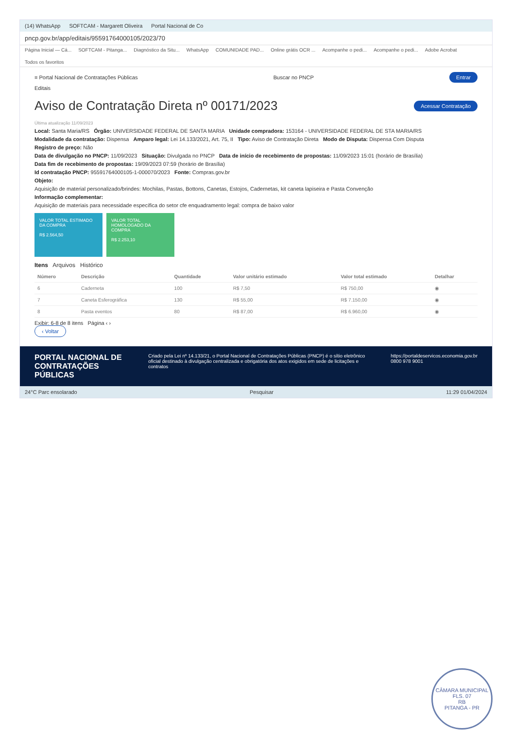(14) WhatsApp SOFTCAM - Margarett Oliveira Portal Nacional de Co
pncp.gov.br/app/editais/95591764000105/2023/70
Página Inicial — Cá... SOFTCAM - Pitanga... Diagnóstico da Situ... WhatsApp COMUNIDADE PAD... Online grátis OCR ... Acompanhe o pedi... Acompanhe o pedi... Adobe Acrobat Todos os favoritos
≡ Portal Nacional de Contratações Públicas Buscar no PNCP Entrar
Editais
Aviso de Contratação Direta nº 00171/2023
Acessar Contratação
Última atualização 11/09/2023
Local: Santa Maria/RS Órgão: UNIVERSIDADE FEDERAL DE SANTA MARIA Unidade compradora: 153164 - UNIVERSIDADE FEDERAL DE STA MARIA/RS
Modalidade da contratação: Dispensa Amparo legal: Lei 14.133/2021, Art. 75, II Tipo: Aviso de Contratação Direta Modo de Disputa: Dispensa Com Disputa
Registro de preço: Não
Data de divulgação no PNCP: 11/09/2023 Situação: Divulgada no PNCP Data de início de recebimento de propostas: 11/09/2023 15:01 (horário de Brasília)
Data fim de recebimento de propostas: 19/09/2023 07:59 (horário de Brasília)
Id contratação PNCP: 95591764000105-1-000070/2023 Fonte: Compras.gov.br
Objeto:
Aquisição de material personalizado/brindes: Mochilas, Pastas, Bottons, Canetas, Estojos, Cadernetas, kit caneta lapiseira e Pasta Convenção
Informação complementar:
Aquisição de materiais para necessidade específica do setor cfe enquadramento legal: compra de baixo valor
VALOR TOTAL ESTIMADO DA COMPRA
R$ 2.564,50
VALOR TOTAL HOMOLOGADO DA COMPRA
R$ 2.253,10
Itens Arquivos Histórico
| Número | Descrição | Quantidade | Valor unitário estimado | Valor total estimado | Detalhar |
| --- | --- | --- | --- | --- | --- |
| 6 | Caderneta | 100 | R$ 7,50 | R$ 750,00 | ◉ |
| 7 | Caneta Esferográfica | 130 | R$ 55,00 | R$ 7.150,00 | ◉ |
| 8 | Pasta eventos | 80 | R$ 87,00 | R$ 6.960,00 | ◉ |
Exibir: 6-8 de 8 itens Página ‹ ›
‹ Voltar
PORTAL NACIONAL DE CONTRATAÇÕES PÚBLICAS Criado pela Lei nº 14.133/21, o Portal Nacional de Contratações Públicas (PNCP) é o sítio eletrônico oficial destinado à divulgação centralizada e obrigatória dos atos exigidos em sede de licitações e contratos https://portaldeservicos.economia.gov.br
0800 978 9001
24°C Parc ensolarado Pesquisar 11:29 01/04/2024
CÂMARA MUNICIPAL
FLS. 07
RB
PITANGA - PR